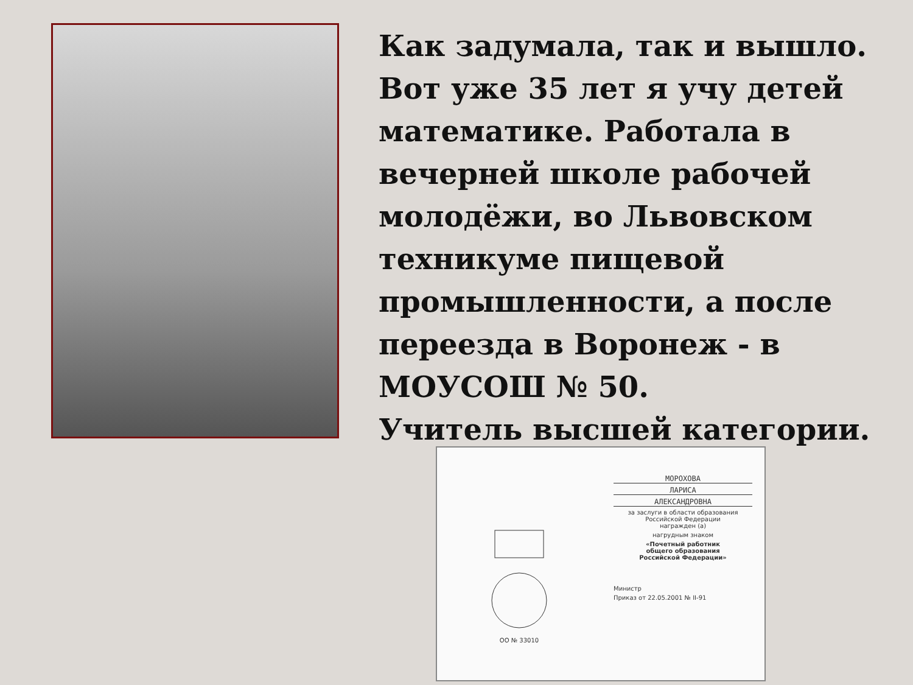Как задумала, так и вышло. Вот уже 35 лет я учу детей математике. Работала в вечерней школе рабочей молодёжи, во Львовском техникуме пищевой промышленности, а после переезда в Воронеж - в МОУСОШ № 50.
Учитель высшей категории.
ОО № 33010
МОРОХОВА
ЛАРИСА
АЛЕКСАНДРОВНА
за заслуги в области образования
Российской Федерации
награжден (а)
нагрудным знаком
«Почетный работник
общего образования
Российской Федерации»
Министр
Приказ от 22.05.2001 № II-91